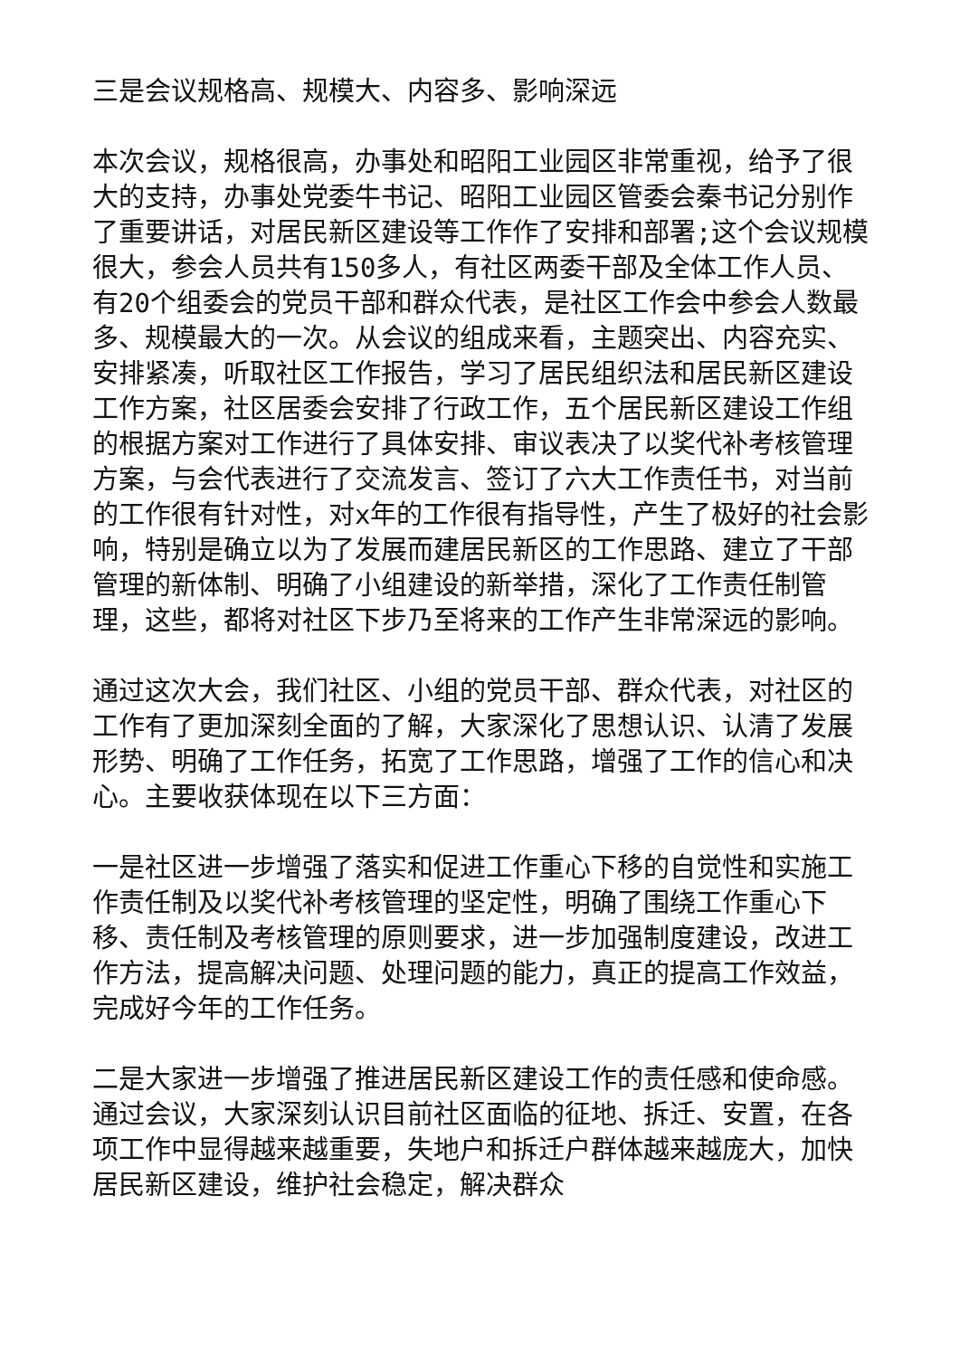三是会议规格高、规模大、内容多、影响深远
本次会议，规格很高，办事处和昭阳工业园区非常重视，给予了很大的支持，办事处党委牛书记、昭阳工业园区管委会秦书记分别作了重要讲话，对居民新区建设等工作作了安排和部署;这个会议规模很大，参会人员共有150多人，有社区两委干部及全体工作人员、有20个组委会的党员干部和群众代表，是社区工作会中参会人数最多、规模最大的一次。从会议的组成来看，主题突出、内容充实、安排紧凑，听取社区工作报告，学习了居民组织法和居民新区建设工作方案，社区居委会安排了行政工作，五个居民新区建设工作组的根据方案对工作进行了具体安排、审议表决了以奖代补考核管理方案，与会代表进行了交流发言、签订了六大工作责任书，对当前的工作很有针对性，对x年的工作很有指导性，产生了极好的社会影响，特别是确立以为了发展而建居民新区的工作思路、建立了干部管理的新体制、明确了小组建设的新举措，深化了工作责任制管理，这些，都将对社区下步乃至将来的工作产生非常深远的影响。
通过这次大会，我们社区、小组的党员干部、群众代表，对社区的工作有了更加深刻全面的了解，大家深化了思想认识、认清了发展形势、明确了工作任务，拓宽了工作思路，增强了工作的信心和决心。主要收获体现在以下三方面：
一是社区进一步增强了落实和促进工作重心下移的自觉性和实施工作责任制及以奖代补考核管理的坚定性，明确了围绕工作重心下移、责任制及考核管理的原则要求，进一步加强制度建设，改进工作方法，提高解决问题、处理问题的能力，真正的提高工作效益，完成好今年的工作任务。
二是大家进一步增强了推进居民新区建设工作的责任感和使命感。通过会议，大家深刻认识目前社区面临的征地、拆迁、安置，在各项工作中显得越来越重要，失地户和拆迁户群体越来越庞大，加快居民新区建设，维护社会稳定，解决群众